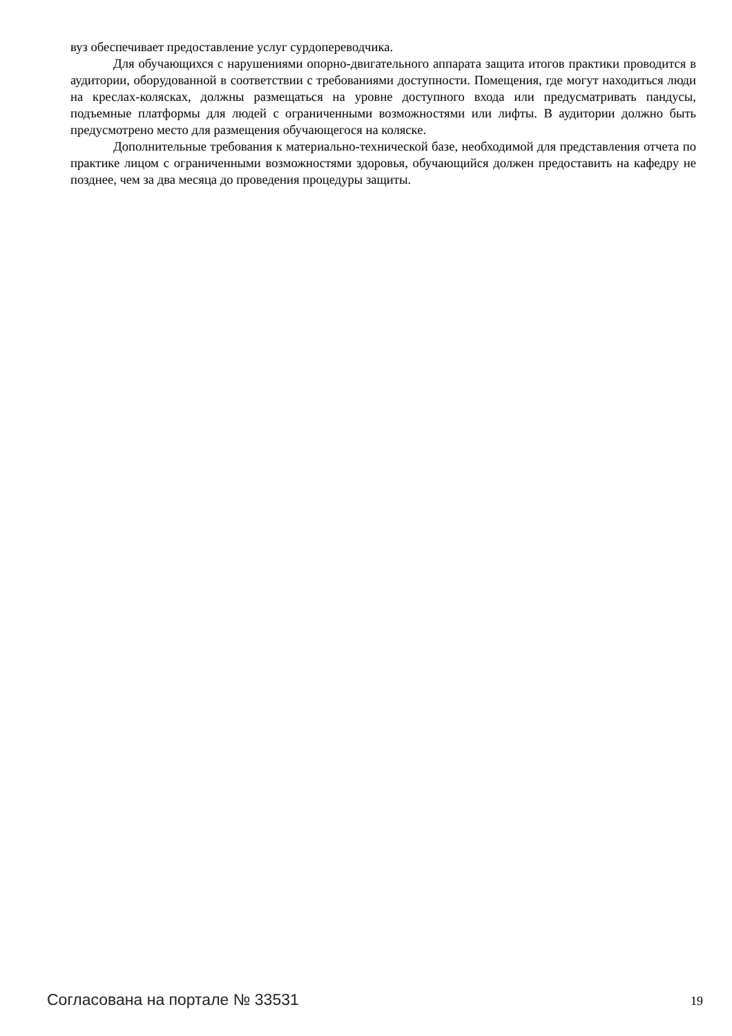вуз обеспечивает предоставление услуг сурдопереводчика.
Для обучающихся с нарушениями опорно-двигательного аппарата защита итогов практики проводится в аудитории, оборудованной в соответствии с требованиями доступности. Помещения, где могут находиться люди на креслах-колясках, должны размещаться на уровне доступного входа или предусматривать пандусы, подъемные платформы для людей с ограниченными возможностями или лифты. В аудитории должно быть предусмотрено место для размещения обучающегося на коляске.
Дополнительные требования к материально-технической базе, необходимой для представления отчета по практике лицом с ограниченными возможностями здоровья, обучающийся должен предоставить на кафедру не позднее, чем за два месяца до проведения процедуры защиты.
Согласована на портале № 33531 19